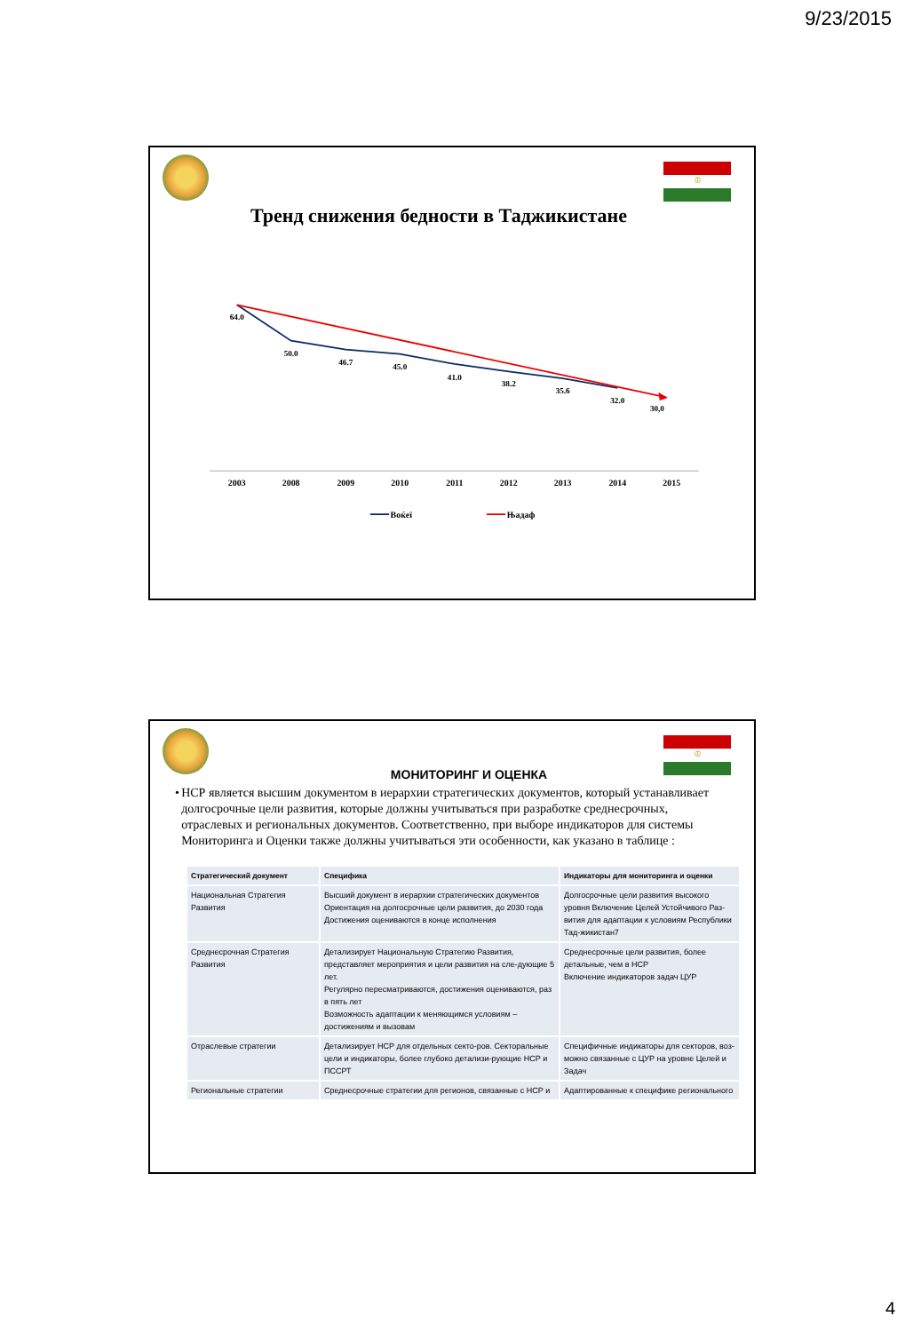9/23/2015
♔
Тренд снижения бедности в Таджикистане
64.0
50.0
46.7
45.0
41.0
38.2
35.6
32.0
30,0
2003
2008
2009
2010
2011
2012
2013
2014
2015
Воќеї
Њадаф
♔
МОНИТОРИНГ И ОЦЕНКА
• НСР является высшим документом в иерархии стратегических документов, который устанавливает долгосрочные цели развития, которые должны учитываться при разработке среднесрочных, отраслевых и региональных документов. Соответственно, при выборе индикаторов для системы Мониторинга и Оценки также должны учитываться эти особенности, как указано в таблице :
| Стратегический документ | Специфика | Индикаторы для мониторинга и оценки |
| --- | --- | --- |
| Национальная Стратегия Развития | Высший документ в иерархии стратегических документов Ориентация на долгосрочные цели развития, до 2030 года Достижения оцениваются в конце исполнения | Долгосрочные цели развития высокого уровня Включение Целей Устойчивого Раз-вития для адаптации к условиям Республики Тад-жикистан7 |
| Среднесрочная Стратегия Развития | Детализирует Национальную Стратегию Развития, представляет мероприятия и цели развития на сле-дующие 5 лет. Регулярно пересматриваются, достижения оцениваются, раз в пять лет Возможность адаптации к меняющимся условиям – достижениям и вызовам | Среднесрочные цели развития, более детальные, чем в НСР Включение индикаторов задач ЦУР |
| Отраслевые стратегии | Детализирует НСР для отдельных секто-ров. Секторальные цели и индикаторы, более глубоко детализи-рующие НСР и ПССРТ | Специфичные индикаторы для секторов, воз-можно связанные с ЦУР на уровне Целей и Задач |
| Региональные стратегии | Среднесрочные стратегии для регионов, связанные с НСР и | Адаптированные к специфике регионального |
4